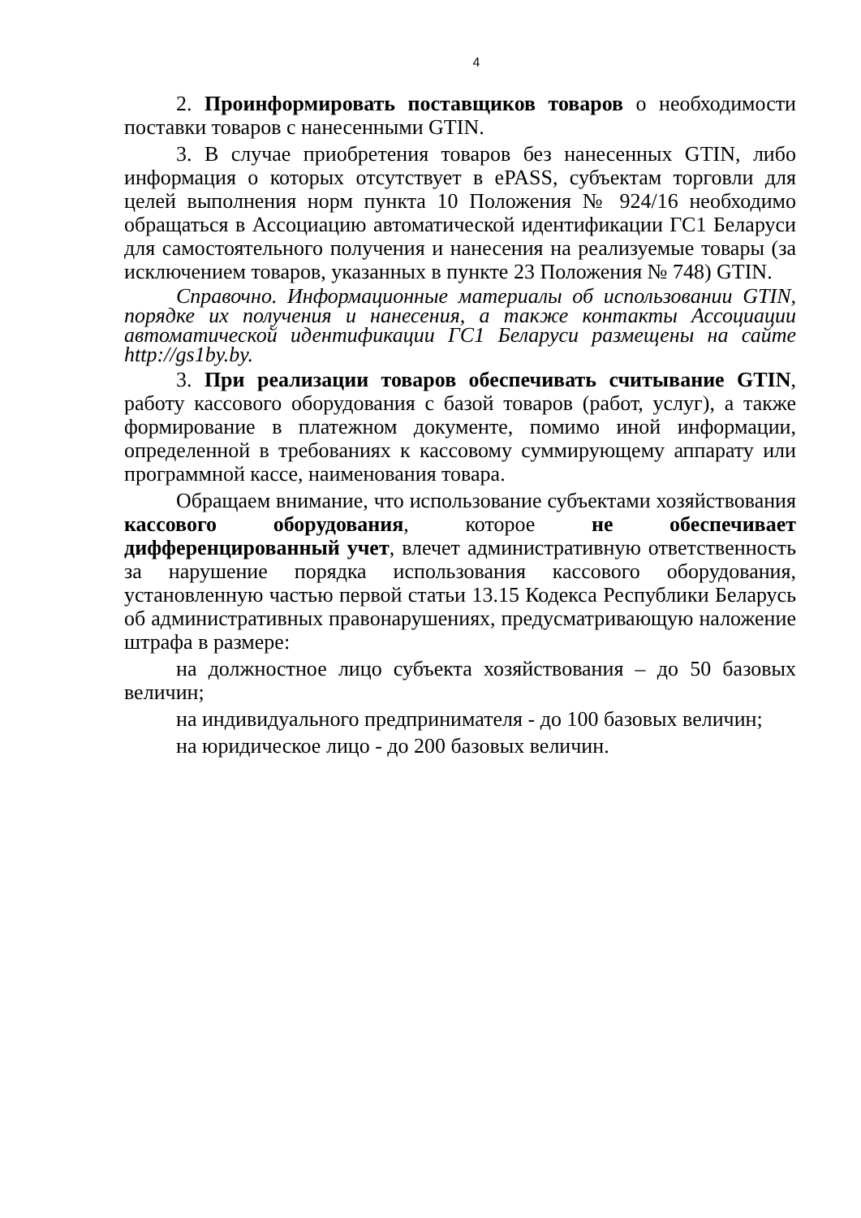4
2. Проинформировать поставщиков товаров о необходимости поставки товаров с нанесенными GTIN.
3. В случае приобретения товаров без нанесенных GTIN, либо информация о которых отсутствует в ePASS, субъектам торговли для целей выполнения норм пункта 10 Положения № 924/16 необходимо обращаться в Ассоциацию автоматической идентификации ГС1 Беларуси для самостоятельного получения и нанесения на реализуемые товары (за исключением товаров, указанных в пункте 23 Положения № 748) GTIN.
Справочно. Информационные материалы об использовании GTIN, порядке их получения и нанесения, а также контакты Ассоциации автоматической идентификации ГС1 Беларуси размещены на сайте http://gs1by.by.
3. При реализации товаров обеспечивать считывание GTIN, работу кассового оборудования с базой товаров (работ, услуг), а также формирование в платежном документе, помимо иной информации, определенной в требованиях к кассовому суммирующему аппарату или программной кассе, наименования товара.
Обращаем внимание, что использование субъектами хозяйствования кассового оборудования, которое не обеспечивает дифференцированный учет, влечет административную ответственность за нарушение порядка использования кассового оборудования, установленную частью первой статьи 13.15 Кодекса Республики Беларусь об административных правонарушениях, предусматривающую наложение штрафа в размере:
на должностное лицо субъекта хозяйствования – до 50 базовых величин;
на индивидуального предпринимателя - до 100 базовых величин;
на юридическое лицо - до 200 базовых величин.